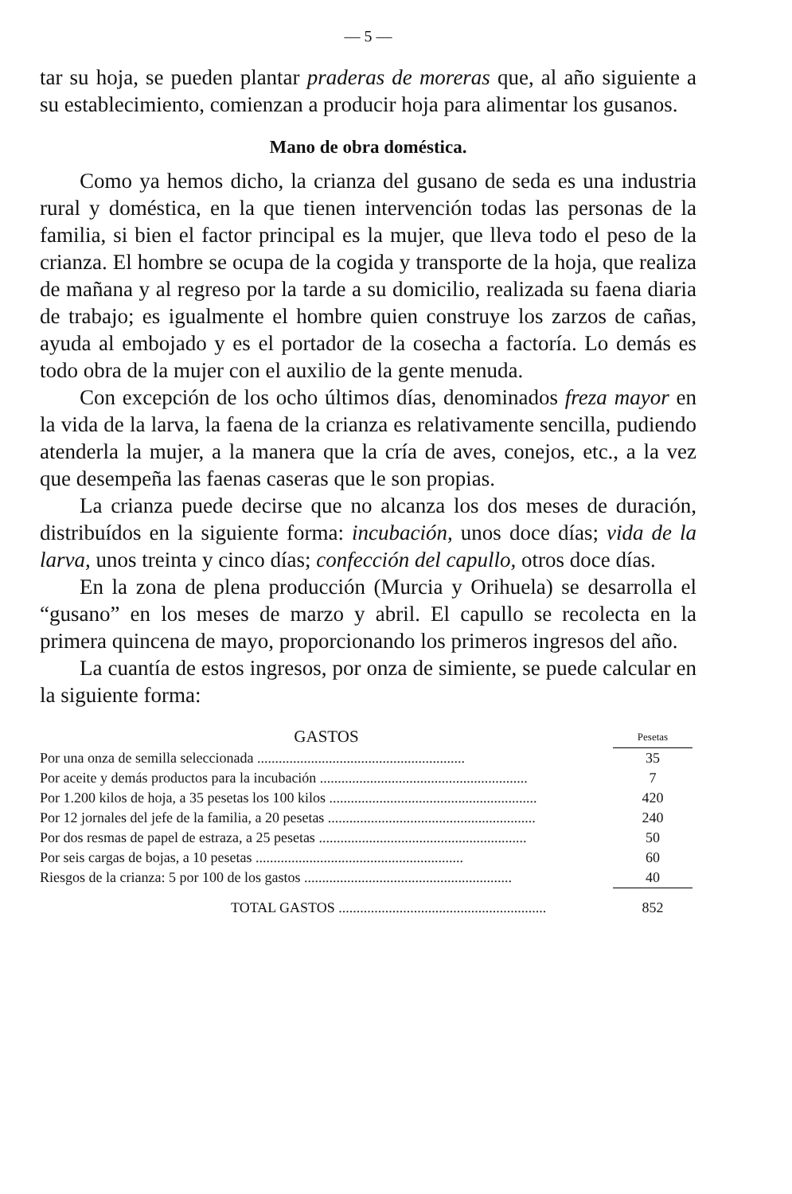— 5 —
tar su hoja, se pueden plantar praderas de moreras que, al año siguiente a su establecimiento, comienzan a producir hoja para alimentar los gusanos.
Mano de obra doméstica.
Como ya hemos dicho, la crianza del gusano de seda es una industria rural y doméstica, en la que tienen intervención todas las personas de la familia, si bien el factor principal es la mujer, que lleva todo el peso de la crianza. El hombre se ocupa de la cogida y transporte de la hoja, que realiza de mañana y al regreso por la tarde a su domicilio, realizada su faena diaria de trabajo; es igualmente el hombre quien construye los zarzos de cañas, ayuda al embojado y es el portador de la cosecha a factoría. Lo demás es todo obra de la mujer con el auxilio de la gente menuda.
Con excepción de los ocho últimos días, denominados freza mayor en la vida de la larva, la faena de la crianza es relativamente sencilla, pudiendo atenderla la mujer, a la manera que la cría de aves, conejos, etc., a la vez que desempeña las faenas caseras que le son propias.
La crianza puede decirse que no alcanza los dos meses de duración, distribuídos en la siguiente forma: incubación, unos doce días; vida de la larva, unos treinta y cinco días; confección del capullo, otros doce días.
En la zona de plena producción (Murcia y Orihuela) se desarrolla el “gusano” en los meses de marzo y abril. El capullo se recolecta en la primera quincena de mayo, proporcionando los primeros ingresos del año.
La cuantía de estos ingresos, por onza de simiente, se puede calcular en la siguiente forma:
| GASTOS | Pesetas |
| --- | --- |
| Por una onza de semilla seleccionada .......................................................... | 35 |
| Por aceite y demás productos para la incubación .......................................................... | 7 |
| Por 1.200 kilos de hoja, a 35 pesetas los 100 kilos .......................................................... | 420 |
| Por 12 jornales del jefe de la familia, a 20 pesetas .......................................................... | 240 |
| Por dos resmas de papel de estraza, a 25 pesetas .......................................................... | 50 |
| Por seis cargas de bojas, a 10 pesetas .......................................................... | 60 |
| Riesgos de la crianza: 5 por 100 de los gastos .......................................................... | 40 |
| TOTAL GASTOS .......................................................... | 852 |